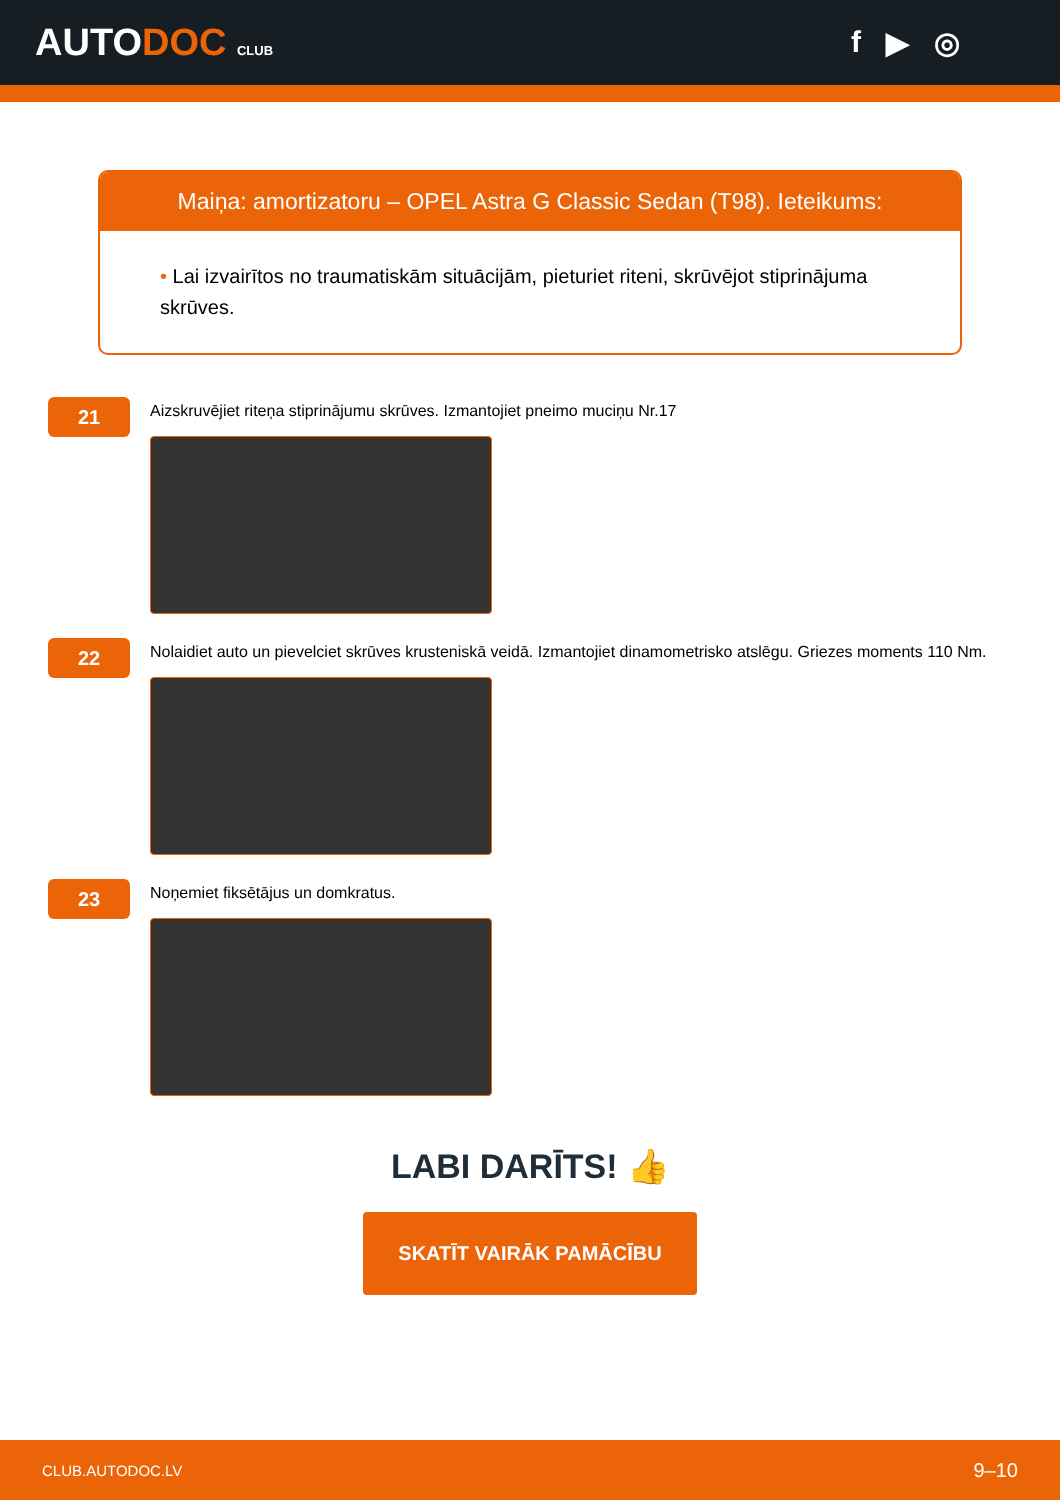AUTODOC CLUB
f ▶ ◎
Maiņa: amortizatoru – OPEL Astra G Classic Sedan (T98). Ieteikums:
• Lai izvairītos no traumatiskām situācijām, pieturiet riteni, skrūvējot stiprinājuma skrūves.
21
Aizskruvējiet riteņa stiprinājumu skrūves. Izmantojiet pneimo muciņu Nr.17
22
Nolaidiet auto un pievelciet skrūves krusteniskā veidā. Izmantojiet dinamometrisko atslēgu. Griezes moments 110 Nm.
23
Noņemiet fiksētājus un domkratus.
LABI DARĪTS! 👍
SKATĪT VAIRĀK PAMĀCĪBU
CLUB.AUTODOC.LV 9–10